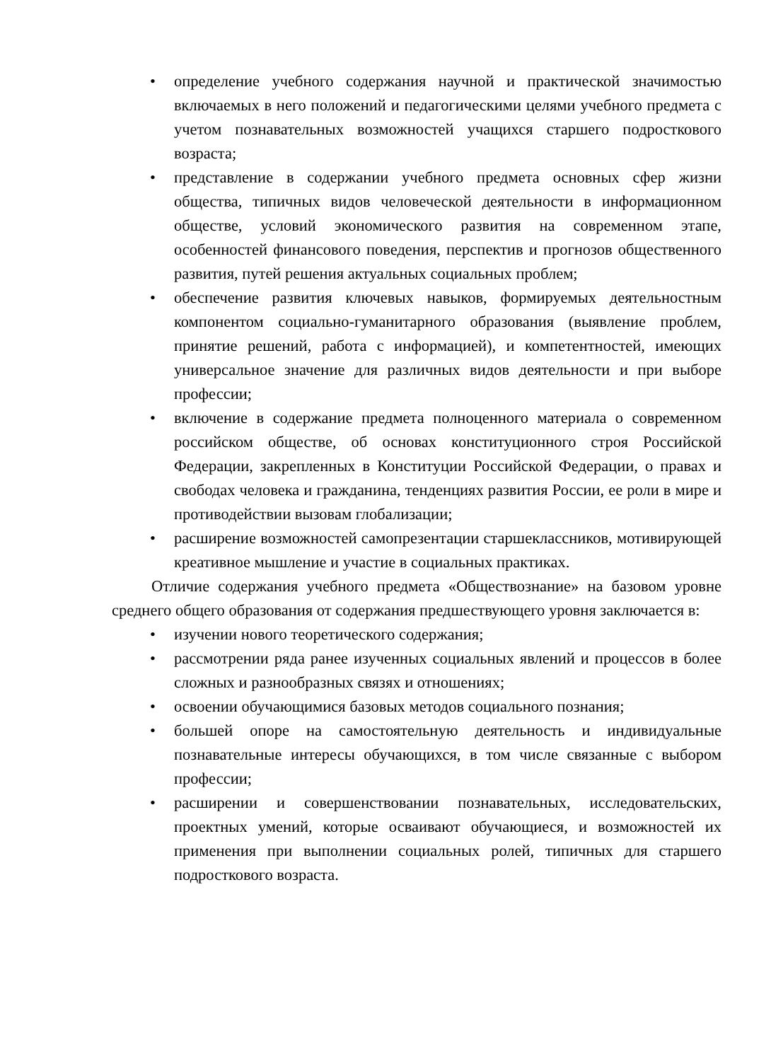• определение учебного содержания научной и практической значимостью включаемых в него положений и педагогическими целями учебного предмета с учетом познавательных возможностей учащихся старшего подросткового возраста;
• представление в содержании учебного предмета основных сфер жизни общества, типичных видов человеческой деятельности в информационном обществе, условий экономического развития на современном этапе, особенностей финансового поведения, перспектив и прогнозов общественного развития, путей решения актуальных социальных проблем;
• обеспечение развития ключевых навыков, формируемых деятельностным компонентом социально-гуманитарного образования (выявление проблем, принятие решений, работа с информацией), и компетентностей, имеющих универсальное значение для различных видов деятельности и при выборе профессии;
• включение в содержание предмета полноценного материала о современном российском обществе, об основах конституционного строя Российской Федерации, закрепленных в Конституции Российской Федерации, о правах и свободах человека и гражданина, тенденциях развития России, ее роли в мире и противодействии вызовам глобализации;
• расширение возможностей самопрезентации старшеклассников, мотивирующей креативное мышление и участие в социальных практиках.
Отличие содержания учебного предмета «Обществознание» на базовом уровне среднего общего образования от содержания предшествующего уровня заключается в:
• изучении нового теоретического содержания;
• рассмотрении ряда ранее изученных социальных явлений и процессов в более сложных и разнообразных связях и отношениях;
• освоении обучающимися базовых методов социального познания;
• большей опоре на самостоятельную деятельность и индивидуальные познавательные интересы обучающихся, в том числе связанные с выбором профессии;
• расширении и совершенствовании познавательных, исследовательских, проектных умений, которые осваивают обучающиеся, и возможностей их применения при выполнении социальных ролей, типичных для старшего подросткового возраста.